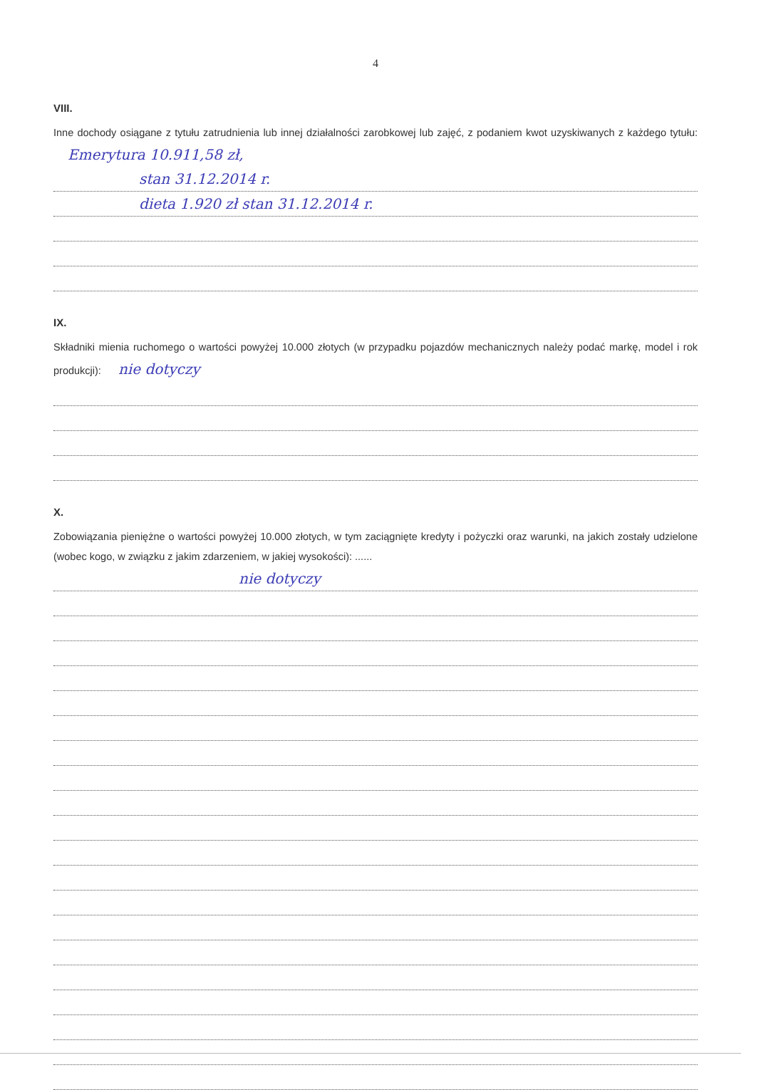4
VIII.
Inne dochody osiągane z tytułu zatrudnienia lub innej działalności zarobkowej lub zajęć, z podaniem kwot uzyskiwanych z każdego tytułu: Emerytura 10.911,58 zł,
stan 31.12.2014 r.
dieta 1.920 zł stan 31.12.2014 r.
IX.
Składniki mienia ruchomego o wartości powyżej 10.000 złotych (w przypadku pojazdów mechanicznych należy podać markę, model i rok produkcji): nie dotyczy
X.
Zobowiązania pieniężne o wartości powyżej 10.000 złotych, w tym zaciągnięte kredyty i pożyczki oraz warunki, na jakich zostały udzielone (wobec kogo, w związku z jakim zdarzeniem, w jakiej wysokości): ......
nie dotyczy